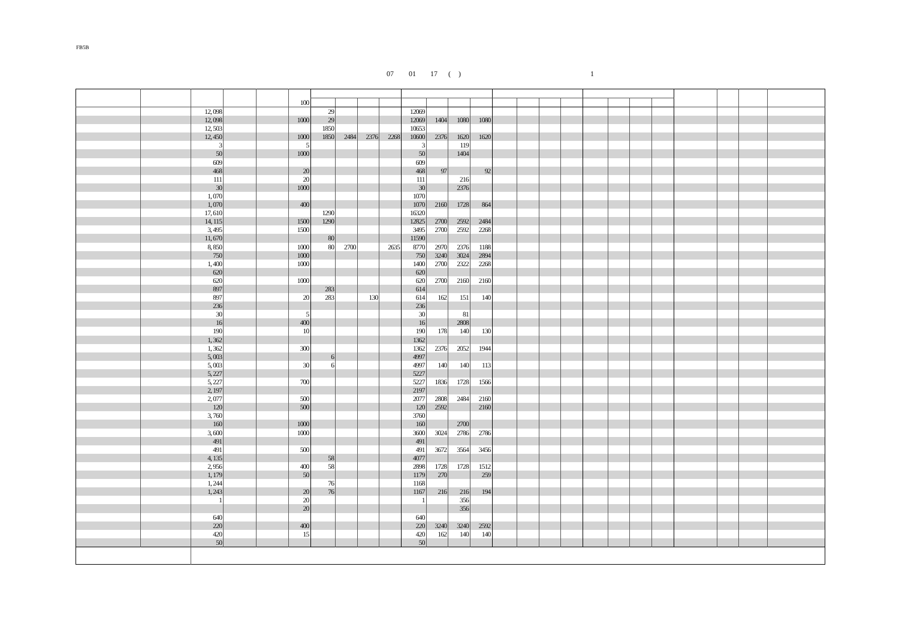FB5B
07 01 17 () 1
| | | | | | 100 | | | | | | | | | | | | | | | | | | | | |
| --- | --- | --- | --- | --- | --- | --- | --- | --- | --- | --- | --- | --- | --- | --- | --- | --- | --- | --- | --- | --- | --- | --- | --- | --- | --- |
| | | 12, 098 | | | | 29 | | | | 12069 | | | | | | | | | | | | | | | |
| | | 12, 098 | | | 1000 | 29 | | | | 12069 | 1404 | 1080 | 1080 | | | | | | | | | | | | |
| | | 12, 503 | | | | 1850 | | | | 10653 | | | | | | | | | | | | | | | |
| | | 12, 450 | | | 1000 | 1850 | 2484 | 2376 | 2268 | 10600 | 2376 | 1620 | 1620 | | | | | | | | | | | | |
| | | 3 | | | 5 | | | | | 3 | | 119 | | | | | | | | | | | | | |
| | | 50 | | | 1000 | | | | | 50 | | 1404 | | | | | | | | | | | | | |
| | | 609 | | | | | | | | 609 | | | | | | | | | | | | | | | |
| | | 468 | | | 20 | | | | | 468 | 97 | | 92 | | | | | | | | | | | | |
| | | 111 | | | 20 | | | | | 111 | | 216 | | | | | | | | | | | | | |
| | | 30 | | | 1000 | | | | | 30 | | 2376 | | | | | | | | | | | | | |
| | | 1, 070 | | | | | | | | 1070 | | | | | | | | | | | | | | | |
| | | 1, 070 | | | 400 | | | | | 1070 | 2160 | 1728 | 864 | | | | | | | | | | | | |
| | | 17, 610 | | | | 1290 | | | | 16320 | | | | | | | | | | | | | | | |
| | | 14, 115 | | | 1500 | 1290 | | | | 12825 | 2700 | 2592 | 2484 | | | | | | | | | | | | |
| | | 3, 495 | | | 1500 | | | | | 3495 | 2700 | 2592 | 2268 | | | | | | | | | | | | |
| | | 11, 670 | | | | 80 | | | | 11590 | | | | | | | | | | | | | | | |
| | | 8, 850 | | | 1000 | 80 | 2700 | | 2635 | 8770 | 2970 | 2376 | 1188 | | | | | | | | | | | | |
| | | 750 | | | 1000 | | | | | 750 | 3240 | 3024 | 2894 | | | | | | | | | | | | |
| | | 1, 400 | | | 1000 | | | | | 1400 | 2700 | 2322 | 2268 | | | | | | | | | | | | |
| | | 620 | | | | | | | | 620 | | | | | | | | | | | | | | | |
| | | 620 | | | 1000 | | | | | 620 | 2700 | 2160 | 2160 | | | | | | | | | | | | |
| | | 897 | | | | 283 | | | | 614 | | | | | | | | | | | | | | | |
| | | 897 | | | 20 | 283 | | 130 | | 614 | 162 | 151 | 140 | | | | | | | | | | | | |
| | | 236 | | | | | | | | 236 | | | | | | | | | | | | | | | |
| | | 30 | | | 5 | | | | | 30 | | 81 | | | | | | | | | | | | | |
| | | 16 | | | 400 | | | | | 16 | | 2808 | | | | | | | | | | | | | |
| | | 190 | | | 10 | | | | | 190 | 178 | 140 | 130 | | | | | | | | | | | | |
| | | 1, 362 | | | | | | | | 1362 | | | | | | | | | | | | | | | |
| | | 1, 362 | | | 300 | | | | | 1362 | 2376 | 2052 | 1944 | | | | | | | | | | | | |
| | | 5, 003 | | | | 6 | | | | 4997 | | | | | | | | | | | | | | | |
| | | 5, 003 | | | 30 | 6 | | | | 4997 | 140 | 140 | 113 | | | | | | | | | | | | |
| | | 5, 227 | | | | | | | | 5227 | | | | | | | | | | | | | | | |
| | | 5, 227 | | | 700 | | | | | 5227 | 1836 | 1728 | 1566 | | | | | | | | | | | | |
| | | 2, 197 | | | | | | | | 2197 | | | | | | | | | | | | | | | |
| | | 2, 077 | | | 500 | | | | | 2077 | 2808 | 2484 | 2160 | | | | | | | | | | | | |
| | | 120 | | | 500 | | | | | 120 | 2592 | | 2160 | | | | | | | | | | | | |
| | | 3, 760 | | | | | | | | 3760 | | | | | | | | | | | | | | | |
| | | 160 | | | 1000 | | | | | 160 | | 2700 | | | | | | | | | | | | | |
| | | 3, 600 | | | 1000 | | | | | 3600 | 3024 | 2786 | 2786 | | | | | | | | | | | | |
| | | 491 | | | | | | | | 491 | | | | | | | | | | | | | | | |
| | | 491 | | | 500 | | | | | 491 | 3672 | 3564 | 3456 | | | | | | | | | | | | |
| | | 4, 135 | | | | 58 | | | | 4077 | | | | | | | | | | | | | | | |
| | | 2, 956 | | | 400 | 58 | | | | 2898 | 1728 | 1728 | 1512 | | | | | | | | | | | | |
| | | 1, 179 | | | 50 | | | | | 1179 | 270 | | 259 | | | | | | | | | | | | |
| | | 1, 244 | | | | 76 | | | | 1168 | | | | | | | | | | | | | | | |
| | | 1, 243 | | | 20 | 76 | | | | 1167 | 216 | 216 | 194 | | | | | | | | | | | | |
| | | 1 | | | 20 | | | | | 1 | | 356 | | | | | | | | | | | | | |
| | | | | | 20 | | | | | | | 356 | | | | | | | | | | | | | |
| | | 640 | | | | | | | | 640 | | | | | | | | | | | | | | | |
| | | 220 | | | 400 | | | | | 220 | 3240 | 3240 | 2592 | | | | | | | | | | | | |
| | | 420 | | | 15 | | | | | 420 | 162 | 140 | 140 | | | | | | | | | | | | |
| | | 50 | | | | | | | | 50 | | | | | | | | | | | | | | | |